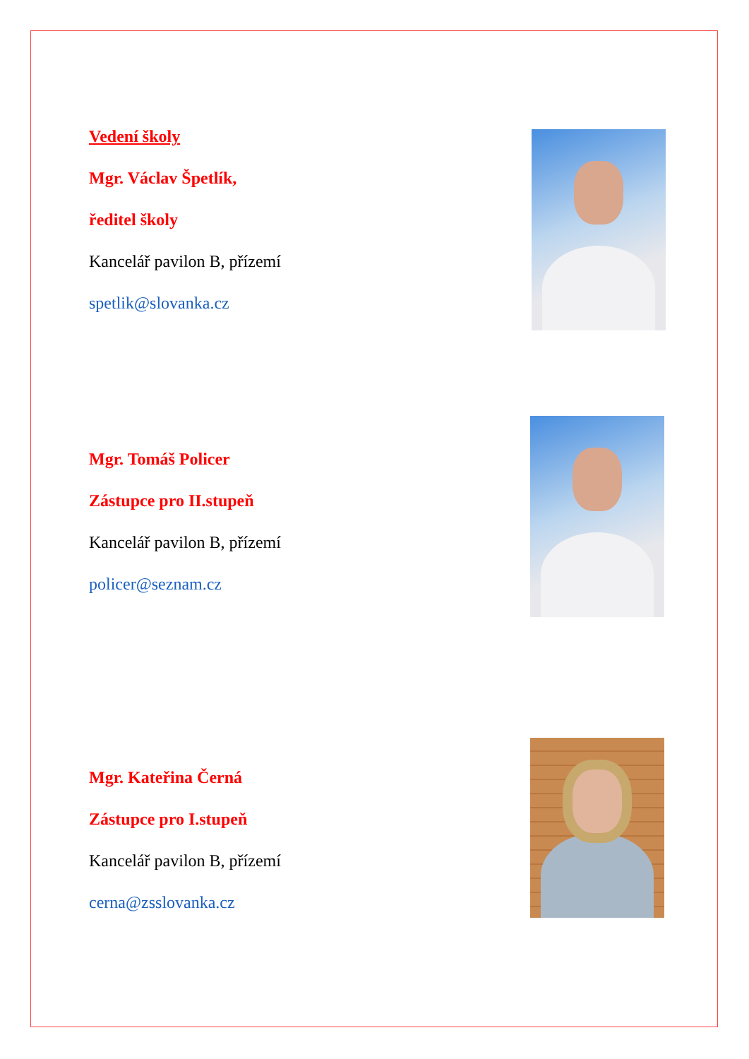Vedení školy
Mgr. Václav Špetlík,
ředitel školy
Kancelář pavilon B, přízemí
spetlik@slovanka.cz
Mgr. Tomáš Policer
Zástupce pro II.stupeň
Kancelář pavilon B, přízemí
policer@seznam.cz
Mgr. Kateřina Černá
Zástupce pro I.stupeň
Kancelář pavilon B, přízemí
cerna@zsslovanka.cz